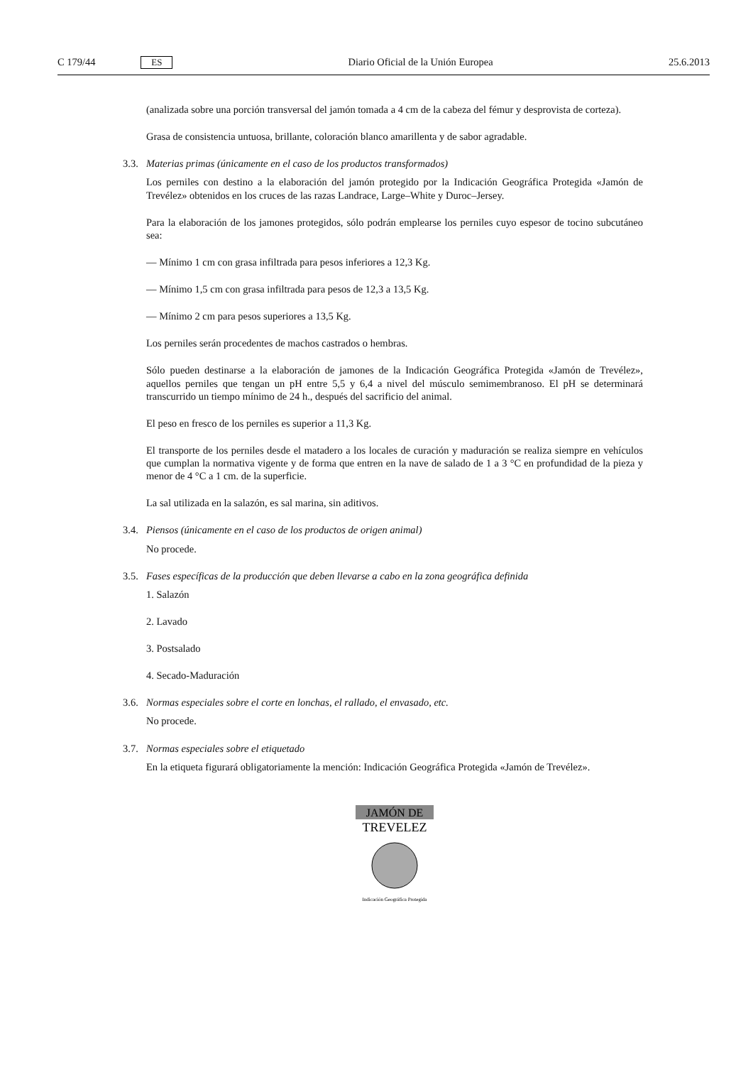C 179/44 ES Diario Oficial de la Unión Europea
25.6.2013
(analizada sobre una porción transversal del jamón tomada a 4 cm de la cabeza del fémur y desprovista de corteza).
Grasa de consistencia untuosa, brillante, coloración blanco amarillenta y de sabor agradable.
3.3. Materias primas (únicamente en el caso de los productos transformados)
Los perniles con destino a la elaboración del jamón protegido por la Indicación Geográfica Protegida «Jamón de Trevélez» obtenidos en los cruces de las razas Landrace, Large–White y Duroc–Jersey.
Para la elaboración de los jamones protegidos, sólo podrán emplearse los perniles cuyo espesor de tocino subcutáneo sea:
— Mínimo 1 cm con grasa infiltrada para pesos inferiores a 12,3 Kg.
— Mínimo 1,5 cm con grasa infiltrada para pesos de 12,3 a 13,5 Kg.
— Mínimo 2 cm para pesos superiores a 13,5 Kg.
Los perniles serán procedentes de machos castrados o hembras.
Sólo pueden destinarse a la elaboración de jamones de la Indicación Geográfica Protegida «Jamón de Trevélez», aquellos perniles que tengan un pH entre 5,5 y 6,4 a nivel del músculo semimembranoso. El pH se determinará transcurrido un tiempo mínimo de 24 h., después del sacrificio del animal.
El peso en fresco de los perniles es superior a 11,3 Kg.
El transporte de los perniles desde el matadero a los locales de curación y maduración se realiza siempre en vehículos que cumplan la normativa vigente y de forma que entren en la nave de salado de 1 a 3 °C en profundidad de la pieza y menor de 4 °C a 1 cm. de la superficie.
La sal utilizada en la salazón, es sal marina, sin aditivos.
3.4. Piensos (únicamente en el caso de los productos de origen animal)
No procede.
3.5. Fases específicas de la producción que deben llevarse a cabo en la zona geográfica definida
1. Salazón
2. Lavado
3. Postsalado
4. Secado-Maduración
3.6. Normas especiales sobre el corte en lonchas, el rallado, el envasado, etc.
No procede.
3.7. Normas especiales sobre el etiquetado
En la etiqueta figurará obligatoriamente la mención: Indicación Geográfica Protegida «Jamón de Trevélez».
JAMÓN DE
TREVELEZ
Indicación Geográfica Protegida